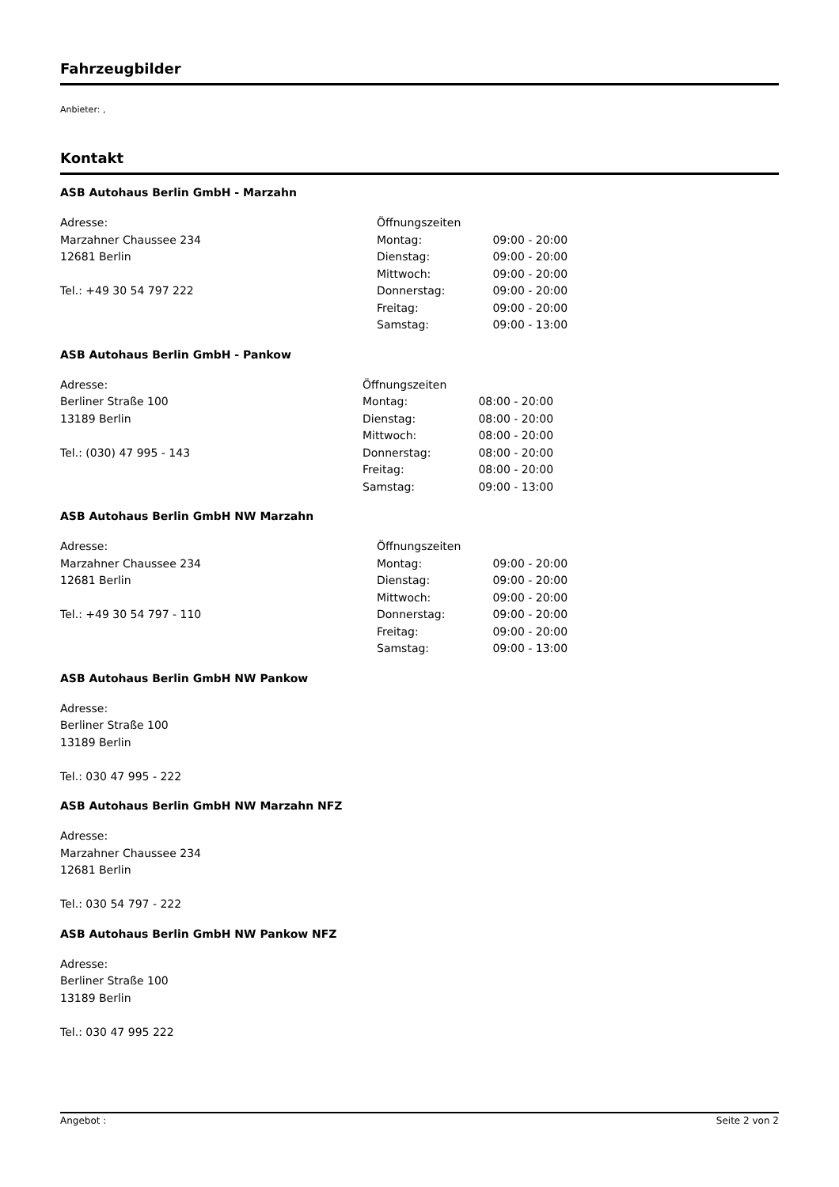Fahrzeugbilder
Anbieter: ,
Kontakt
ASB Autohaus Berlin GmbH - Marzahn
Adresse:
Marzahner Chaussee 234
12681 Berlin
Tel.: +49 30 54 797 222
| Öffnungszeiten | |
| Montag: | 09:00 - 20:00 |
| Dienstag: | 09:00 - 20:00 |
| Mittwoch: | 09:00 - 20:00 |
| Donnerstag: | 09:00 - 20:00 |
| Freitag: | 09:00 - 20:00 |
| Samstag: | 09:00 - 13:00 |
ASB Autohaus Berlin GmbH - Pankow
Adresse:
Berliner Straße 100
13189 Berlin
Tel.: (030) 47 995 - 143
| Öffnungszeiten | |
| Montag: | 08:00 - 20:00 |
| Dienstag: | 08:00 - 20:00 |
| Mittwoch: | 08:00 - 20:00 |
| Donnerstag: | 08:00 - 20:00 |
| Freitag: | 08:00 - 20:00 |
| Samstag: | 09:00 - 13:00 |
ASB Autohaus Berlin GmbH NW Marzahn
Adresse:
Marzahner Chaussee 234
12681 Berlin
Tel.: +49 30 54 797 - 110
| Öffnungszeiten | |
| Montag: | 09:00 - 20:00 |
| Dienstag: | 09:00 - 20:00 |
| Mittwoch: | 09:00 - 20:00 |
| Donnerstag: | 09:00 - 20:00 |
| Freitag: | 09:00 - 20:00 |
| Samstag: | 09:00 - 13:00 |
ASB Autohaus Berlin GmbH NW Pankow
Adresse:
Berliner Straße 100
13189 Berlin
Tel.: 030 47 995 - 222
ASB Autohaus Berlin GmbH NW Marzahn NFZ
Adresse:
Marzahner Chaussee 234
12681 Berlin
Tel.: 030 54 797 - 222
ASB Autohaus Berlin GmbH NW Pankow NFZ
Adresse:
Berliner Straße 100
13189 Berlin
Tel.: 030 47 995 222
Angebot : Seite 2 von 2